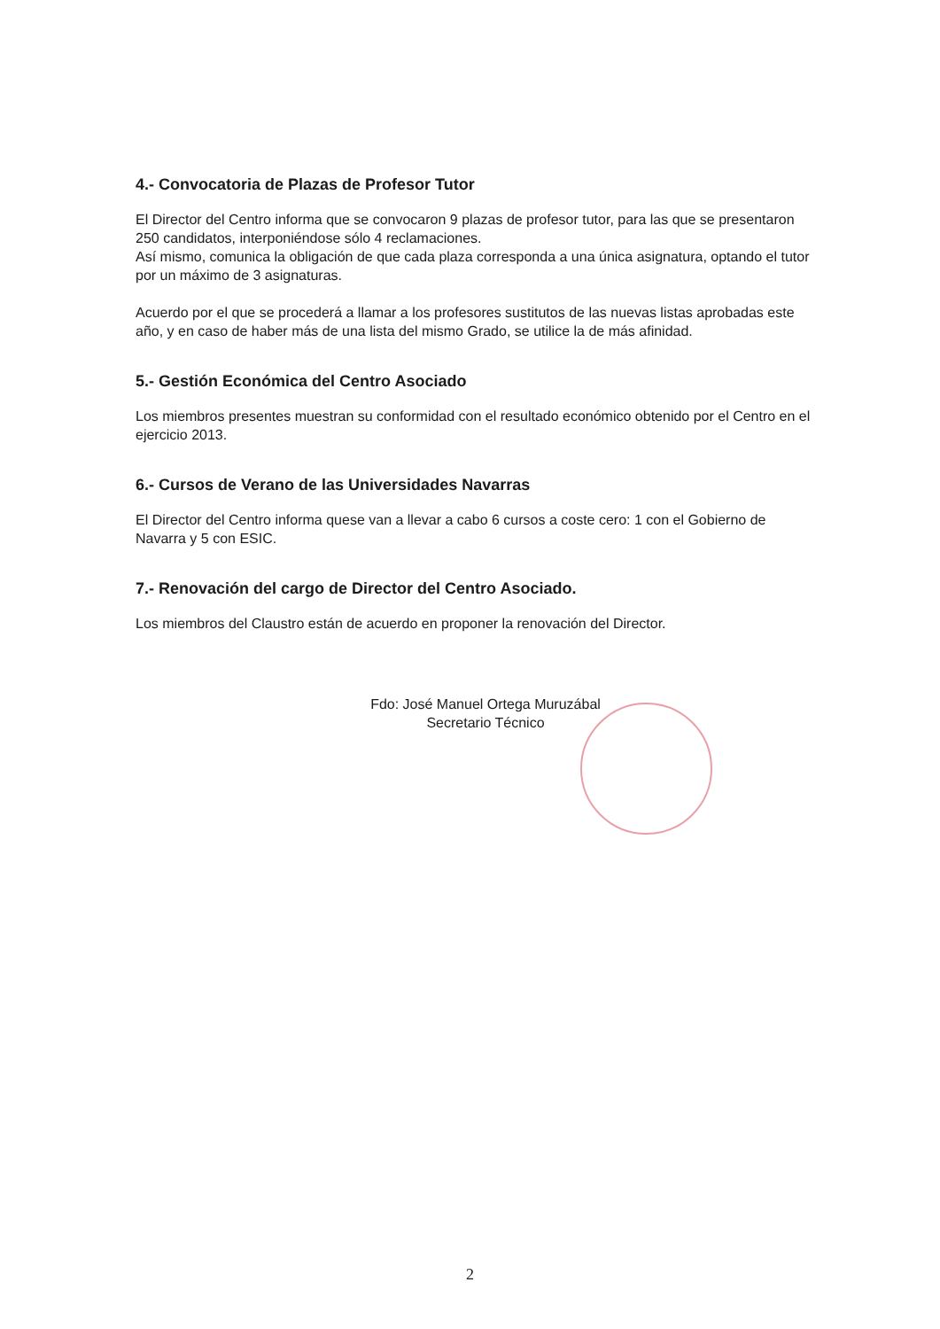4.- Convocatoria de Plazas de Profesor Tutor
El Director del Centro informa que se convocaron 9 plazas de profesor tutor, para las que se presentaron 250 candidatos, interponiéndose sólo 4 reclamaciones.
Así mismo, comunica la obligación de que cada plaza corresponda a una única asignatura, optando el tutor por un máximo de 3 asignaturas.
Acuerdo por el que se procederá a llamar a los profesores sustitutos de las nuevas listas aprobadas este año, y en caso de haber más de una lista del mismo Grado, se utilice la de más afinidad.
5.- Gestión Económica del Centro Asociado
Los miembros presentes muestran su conformidad con el resultado económico obtenido por el Centro en el ejercicio 2013.
6.- Cursos de Verano de las Universidades Navarras
El Director del Centro informa quese van a llevar a cabo 6 cursos a coste cero: 1 con el Gobierno de Navarra y 5 con ESIC.
7.- Renovación del cargo de Director del Centro Asociado.
Los miembros del Claustro están de acuerdo en proponer la renovación del Director.
Fdo: José Manuel Ortega Muruzábal
Secretario Técnico
2